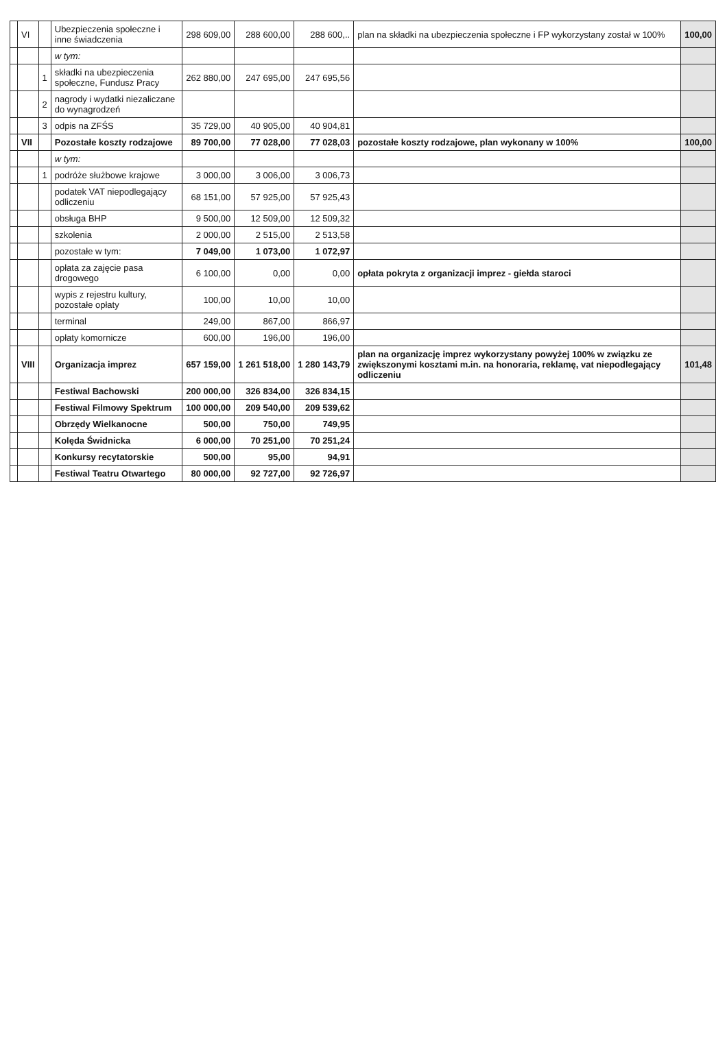| | VI | | Ubezpieczenia społeczne i inne świadczenia | 298 609,00 | 288 600,00 | 288 600,.. | plan na składki na ubezpieczenia społeczne i FP wykorzystany został w 100% | 100,00 |
| | | | w tym: | | | | | |
| | | 1 | składki na ubezpieczenia społeczne, Fundusz Pracy | 262 880,00 | 247 695,00 | 247 695,56 | | |
| | | 2 | nagrody i wydatki niezaliczane do wynagrodzeń | | | | | |
| | | 3 | odpis na ZFŚS | 35 729,00 | 40 905,00 | 40 904,81 | | |
| | VII | | Pozostałe koszty rodzajowe | 89 700,00 | 77 028,00 | 77 028,03 | pozostałe koszty rodzajowe, plan wykonany w 100% | 100,00 |
| | | | w tym: | | | | | |
| | | 1 | podróże służbowe krajowe | 3 000,00 | 3 006,00 | 3 006,73 | | |
| | | | podatek VAT niepodlegający odliczeniu | 68 151,00 | 57 925,00 | 57 925,43 | | |
| | | | obsługa BHP | 9 500,00 | 12 509,00 | 12 509,32 | | |
| | | | szkolenia | 2 000,00 | 2 515,00 | 2 513,58 | | |
| | | | pozostałe w tym: | 7 049,00 | 1 073,00 | 1 072,97 | | |
| | | | opłata za zajęcie pasa drogowego | 6 100,00 | 0,00 | 0,00 | opłata pokryta z organizacji imprez - giełda staroci | |
| | | | wypis z rejestru kultury, pozostałe opłaty | 100,00 | 10,00 | 10,00 | | |
| | | | terminal | 249,00 | 867,00 | 866,97 | | |
| | | | opłaty komornicze | 600,00 | 196,00 | 196,00 | | |
| | VIII | | Organizacja imprez | 657 159,00 | 1 261 518,00 | 1 280 143,79 | plan na organizację imprez wykorzystany powyżej 100% w związku ze zwiększonymi kosztami m.in. na honoraria, reklamę, vat niepodlegający odliczeniu | 101,48 |
| | | | Festiwal Bachowski | 200 000,00 | 326 834,00 | 326 834,15 | | |
| | | | Festiwal Filmowy Spektrum | 100 000,00 | 209 540,00 | 209 539,62 | | |
| | | | Obrzędy Wielkanocne | 500,00 | 750,00 | 749,95 | | |
| | | | Kolęda Świdnicka | 6 000,00 | 70 251,00 | 70 251,24 | | |
| | | | Konkursy recytatorskie | 500,00 | 95,00 | 94,91 | | |
| | | | Festiwal Teatru Otwartego | 80 000,00 | 92 727,00 | 92 726,97 | | |